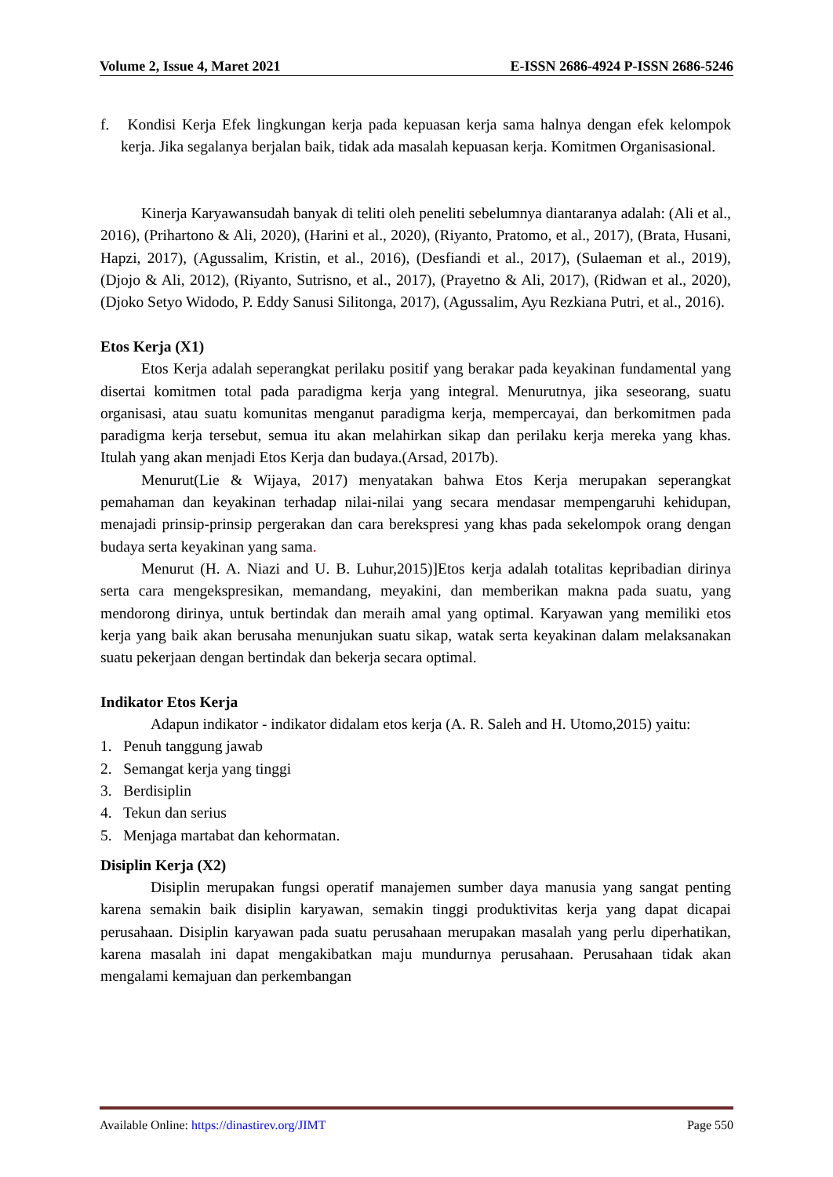Volume 2, Issue 4, Maret 2021 E-ISSN 2686-4924 P-ISSN 2686-5246
f. Kondisi Kerja Efek lingkungan kerja pada kepuasan kerja sama halnya dengan efek kelompok kerja. Jika segalanya berjalan baik, tidak ada masalah kepuasan kerja. Komitmen Organisasional.
Kinerja Karyawansudah banyak di teliti oleh peneliti sebelumnya diantaranya adalah: (Ali et al., 2016), (Prihartono & Ali, 2020), (Harini et al., 2020), (Riyanto, Pratomo, et al., 2017), (Brata, Husani, Hapzi, 2017), (Agussalim, Kristin, et al., 2016), (Desfiandi et al., 2017), (Sulaeman et al., 2019), (Djojo & Ali, 2012), (Riyanto, Sutrisno, et al., 2017), (Prayetno & Ali, 2017), (Ridwan et al., 2020), (Djoko Setyo Widodo, P. Eddy Sanusi Silitonga, 2017), (Agussalim, Ayu Rezkiana Putri, et al., 2016).
Etos Kerja (X1)
Etos Kerja adalah seperangkat perilaku positif yang berakar pada keyakinan fundamental yang disertai komitmen total pada paradigma kerja yang integral. Menurutnya, jika seseorang, suatu organisasi, atau suatu komunitas menganut paradigma kerja, mempercayai, dan berkomitmen pada paradigma kerja tersebut, semua itu akan melahirkan sikap dan perilaku kerja mereka yang khas. Itulah yang akan menjadi Etos Kerja dan budaya.(Arsad, 2017b).
Menurut(Lie & Wijaya, 2017) menyatakan bahwa Etos Kerja merupakan seperangkat pemahaman dan keyakinan terhadap nilai-nilai yang secara mendasar mempengaruhi kehidupan, menajadi prinsip-prinsip pergerakan dan cara berekspresi yang khas pada sekelompok orang dengan budaya serta keyakinan yang sama.
Menurut (H. A. Niazi and U. B. Luhur,2015)]Etos kerja adalah totalitas kepribadian dirinya serta cara mengekspresikan, memandang, meyakini, dan memberikan makna pada suatu, yang mendorong dirinya, untuk bertindak dan meraih amal yang optimal. Karyawan yang memiliki etos kerja yang baik akan berusaha menunjukan suatu sikap, watak serta keyakinan dalam melaksanakan suatu pekerjaan dengan bertindak dan bekerja secara optimal.
Indikator Etos Kerja
Adapun indikator - indikator didalam etos kerja (A. R. Saleh and H. Utomo,2015) yaitu:
1. Penuh tanggung jawab
2. Semangat kerja yang tinggi
3. Berdisiplin
4. Tekun dan serius
5. Menjaga martabat dan kehormatan.
Disiplin Kerja (X2)
Disiplin merupakan fungsi operatif manajemen sumber daya manusia yang sangat penting karena semakin baik disiplin karyawan, semakin tinggi produktivitas kerja yang dapat dicapai perusahaan. Disiplin karyawan pada suatu perusahaan merupakan masalah yang perlu diperhatikan, karena masalah ini dapat mengakibatkan maju mundurnya perusahaan. Perusahaan tidak akan mengalami kemajuan dan perkembangan
Available Online: https://dinastirev.org/JIMT Page 550